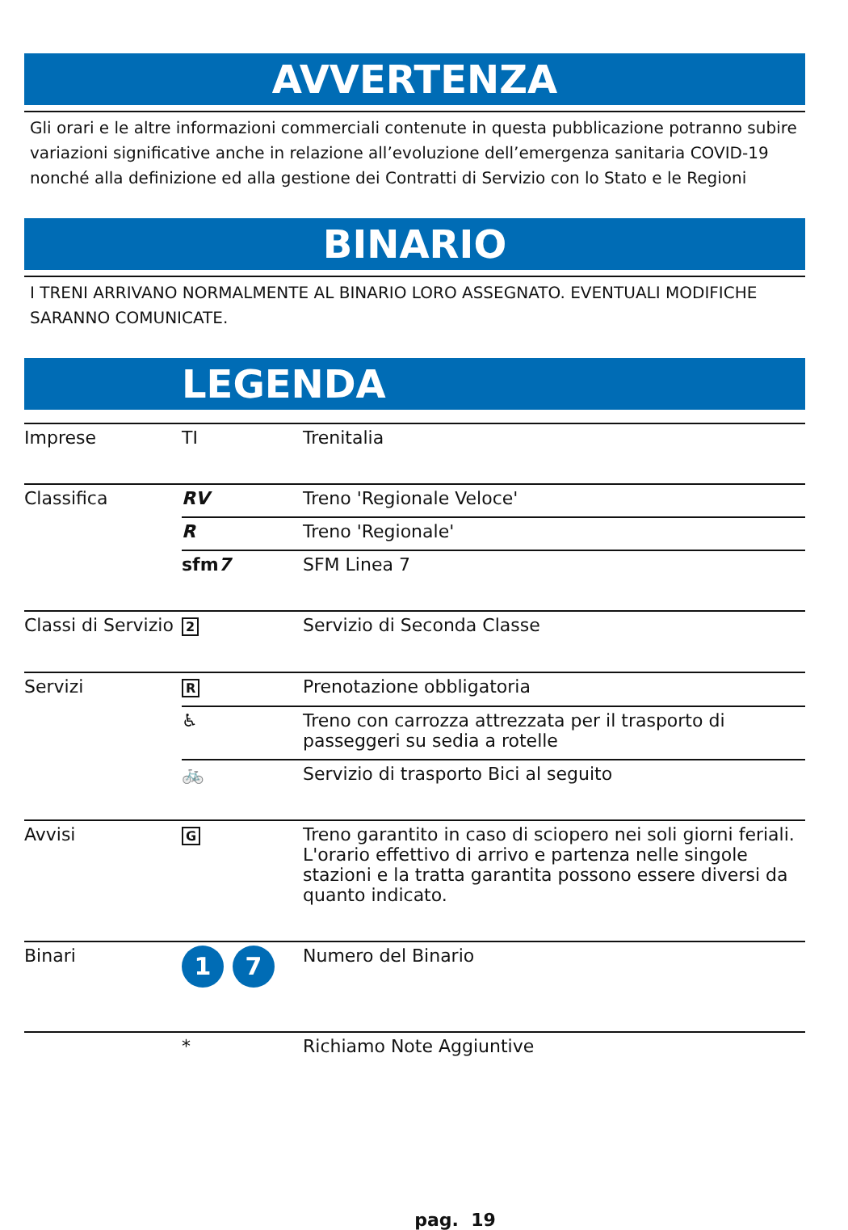AVVERTENZA
Gli orari e le altre informazioni commerciali contenute in questa pubblicazione potranno subire variazioni significative anche in relazione all’evoluzione dell’emergenza sanitaria COVID-19 nonché alla definizione ed alla gestione dei Contratti di Servizio con lo Stato e le Regioni
BINARIO
I TRENI ARRIVANO NORMALMENTE AL BINARIO LORO ASSEGNATO. EVENTUALI MODIFICHE SARANNO COMUNICATE.
LEGENDA
| Imprese | TI | Trenitalia |
| Classifica | RV | Treno 'Regionale Veloce' |
| | R | Treno 'Regionale' |
| | sfm 7 | SFM Linea 7 |
| Classi di Servizio | 2 | Servizio di Seconda Classe |
| Servizi | R | Prenotazione obbligatoria |
| | ♿ | Treno con carrozza attrezzata per il trasporto di passeggeri su sedia a rotelle |
| | 🚲 | Servizio di trasporto Bici al seguito |
| Avvisi | G | Treno garantito in caso di sciopero nei soli giorni feriali. L'orario effettivo di arrivo e partenza nelle singole stazioni e la tratta garantita possono essere diversi da quanto indicato. |
| Binari | 1 7 | Numero del Binario |
| | * | Richiamo Note Aggiuntive |
pag. 19